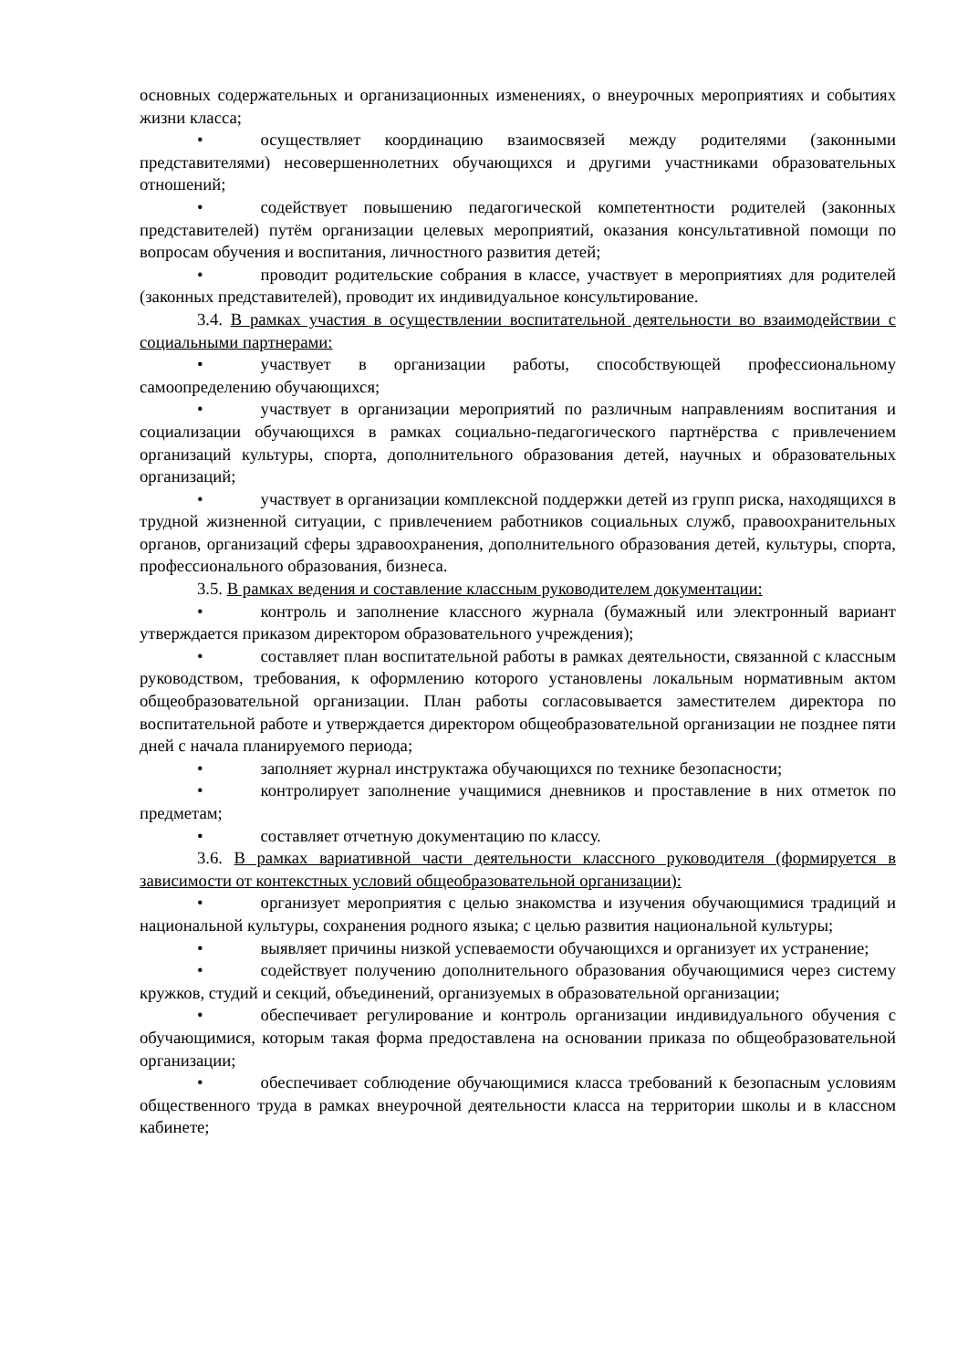основных содержательных и организационных изменениях, о внеурочных мероприятиях и событиях жизни класса;
• осуществляет координацию взаимосвязей между родителями (законными представителями) несовершеннолетних обучающихся и другими участниками образовательных отношений;
• содействует повышению педагогической компетентности родителей (законных представителей) путём организации целевых мероприятий, оказания консультативной помощи по вопросам обучения и воспитания, личностного развития детей;
• проводит родительские собрания в классе, участвует в мероприятиях для родителей (законных представителей), проводит их индивидуальное консультирование.
3.4. В рамках участия в осуществлении воспитательной деятельности во взаимодействии с социальными партнерами:
• участвует в организации работы, способствующей профессиональному самоопределению обучающихся;
• участвует в организации мероприятий по различным направлениям воспитания и социализации обучающихся в рамках социально-педагогического партнёрства с привлечением организаций культуры, спорта, дополнительного образования детей, научных и образовательных организаций;
• участвует в организации комплексной поддержки детей из групп риска, находящихся в трудной жизненной ситуации, с привлечением работников социальных служб, правоохранительных органов, организаций сферы здравоохранения, дополнительного образования детей, культуры, спорта, профессионального образования, бизнеса.
3.5. В рамках ведения и составление классным руководителем документации:
• контроль и заполнение классного журнала (бумажный или электронный вариант утверждается приказом директором образовательного учреждения);
• составляет план воспитательной работы в рамках деятельности, связанной с классным руководством, требования, к оформлению которого установлены локальным нормативным актом общеобразовательной организации. План работы согласовывается заместителем директора по воспитательной работе и утверждается директором общеобразовательной организации не позднее пяти дней с начала планируемого периода;
• заполняет журнал инструктажа обучающихся по технике безопасности;
• контролирует заполнение учащимися дневников и проставление в них отметок по предметам;
• составляет отчетную документацию по классу.
3.6. В рамках вариативной части деятельности классного руководителя (формируется в зависимости от контекстных условий общеобразовательной организации):
• организует мероприятия с целью знакомства и изучения обучающимися традиций и национальной культуры, сохранения родного языка; с целью развития национальной культуры;
• выявляет причины низкой успеваемости обучающихся и организует их устранение;
• содействует получению дополнительного образования обучающимися через систему кружков, студий и секций, объединений, организуемых в образовательной организации;
• обеспечивает регулирование и контроль организации индивидуального обучения с обучающимися, которым такая форма предоставлена на основании приказа по общеобразовательной организации;
• обеспечивает соблюдение обучающимися класса требований к безопасным условиям общественного труда в рамках внеурочной деятельности класса на территории школы и в классном кабинете;